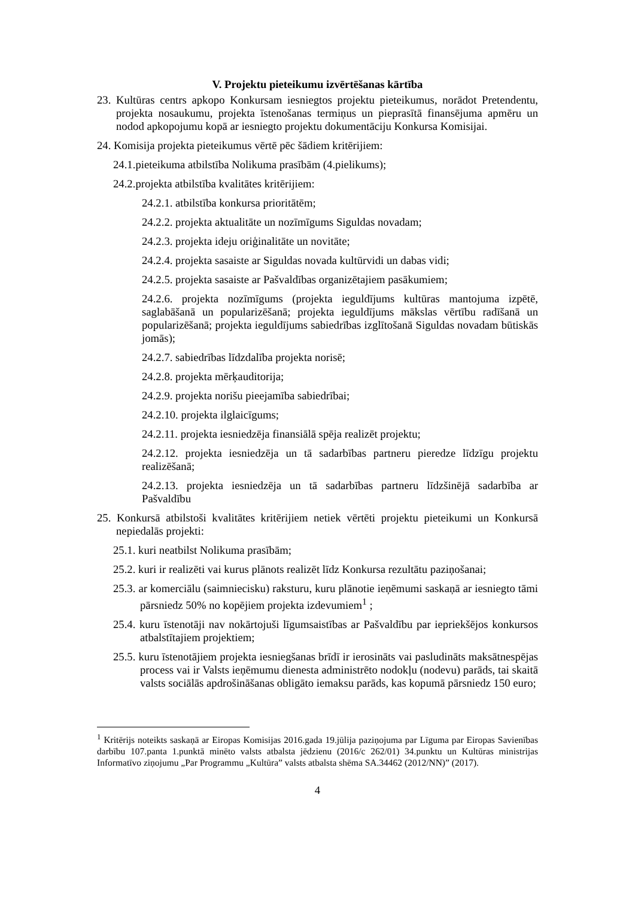V. Projektu pieteikumu izvērtēšanas kārtība
23. Kultūras centrs apkopo Konkursam iesniegtos projektu pieteikumus, norādot Pretendentu, projekta nosaukumu, projekta īstenošanas termiņus un pieprasītā finansējuma apmēru un nodod apkopojumu kopā ar iesniegto projektu dokumentāciju Konkursa Komisijai.
24. Komisija projekta pieteikumus vērtē pēc šādiem kritērijiem:
24.1.pieteikuma atbilstība Nolikuma prasībām (4.pielikums);
24.2.projekta atbilstība kvalitātes kritērijiem:
24.2.1. atbilstība konkursa prioritātēm;
24.2.2. projekta aktualitāte un nozīmīgums Siguldas novadam;
24.2.3. projekta ideju oriģinalitāte un novitāte;
24.2.4. projekta sasaiste ar Siguldas novada kultūrvidi un dabas vidi;
24.2.5. projekta sasaiste ar Pašvaldības organizētajiem pasākumiem;
24.2.6. projekta nozīmīgums (projekta ieguldījums kultūras mantojuma izpētē, saglabāšanā un popularizēšanā; projekta ieguldījums mākslas vērtību radīšanā un popularizēšanā; projekta ieguldījums sabiedrības izglītošanā Siguldas novadam būtiskās jomās);
24.2.7. sabiedrības līdzdalība projekta norisē;
24.2.8. projekta mērķauditorija;
24.2.9. projekta norišu pieejamība sabiedrībai;
24.2.10. projekta ilglaicīgums;
24.2.11. projekta iesniedzēja finansiālā spēja realizēt projektu;
24.2.12. projekta iesniedzēja un tā sadarbības partneru pieredze līdzīgu projektu realizēšanā;
24.2.13. projekta iesniedzēja un tā sadarbības partneru līdzšinējā sadarbība ar Pašvaldību
25. Konkursā atbilstoši kvalitātes kritērijiem netiek vērtēti projektu pieteikumi un Konkursā nepiedalās projekti:
25.1. kuri neatbilst Nolikuma prasībām;
25.2. kuri ir realizēti vai kurus plānots realizēt līdz Konkursa rezultātu paziņošanai;
25.3. ar komerciālu (saimniecisku) raksturu, kuru plānotie ieņēmumi saskaņā ar iesniegto tāmi pārsniedz 50% no kopējiem projekta izdevumiem<sup>1</sup> ;
25.4. kuru īstenotāji nav nokārtojuši līgumsaistības ar Pašvaldību par iepriekšējos konkursos atbalstītajiem projektiem;
25.5. kuru īstenotājiem projekta iesniegšanas brīdī ir ierosināts vai pasludināts maksātnespējas process vai ir Valsts ieņēmumu dienesta administrēto nodokļu (nodevu) parāds, tai skaitā valsts sociālās apdrošināšanas obligāto iemaksu parāds, kas kopumā pārsniedz 150 euro;
<sup>1</sup> Kritērijs noteikts saskaņā ar Eiropas Komisijas 2016.gada 19.jūlija paziņojuma par Līguma par Eiropas Savienības darbību 107.panta 1.punktā minēto valsts atbalsta jēdzienu (2016/c 262/01) 34.punktu un Kultūras ministrijas Informatīvo ziņojumu „Par Programmu „Kultūra” valsts atbalsta shēma SA.34462 (2012/NN)” (2017).
4